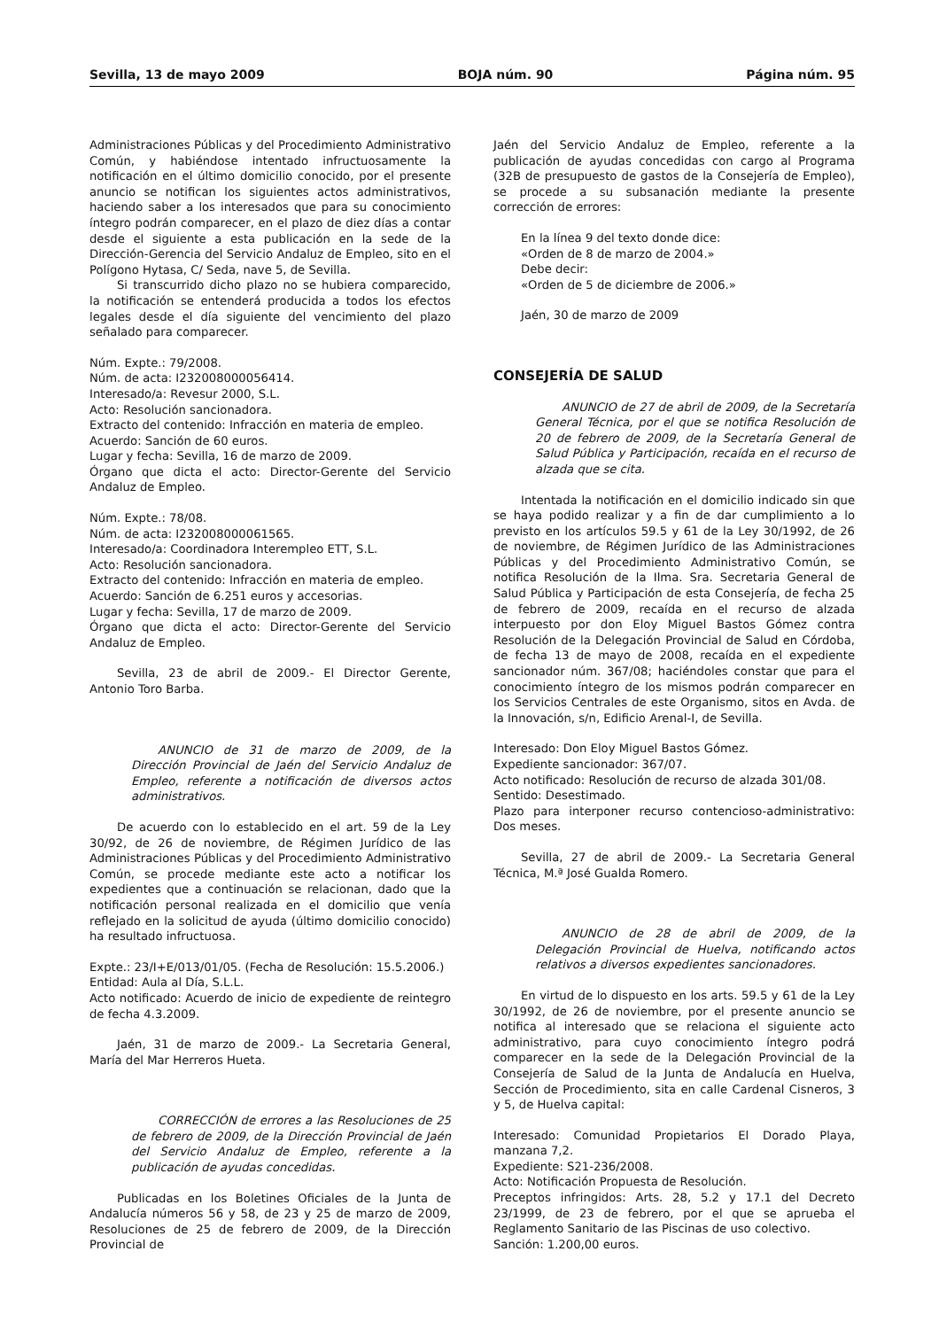Sevilla, 13 de mayo 2009 BOJA núm. 90 Página núm. 95
Administraciones Públicas y del Procedimiento Administrativo Común, y habiéndose intentado infructuosamente la notificación en el último domicilio conocido, por el presente anuncio se notifican los siguientes actos administrativos, haciendo saber a los interesados que para su conocimiento íntegro podrán comparecer, en el plazo de diez días a contar desde el siguiente a esta publicación en la sede de la Dirección-Gerencia del Servicio Andaluz de Empleo, sito en el Polígono Hytasa, C/ Seda, nave 5, de Sevilla.
Si transcurrido dicho plazo no se hubiera comparecido, la notificación se entenderá producida a todos los efectos legales desde el día siguiente del vencimiento del plazo señalado para comparecer.
Núm. Expte.: 79/2008.
Núm. de acta: I232008000056414.
Interesado/a: Revesur 2000, S.L.
Acto: Resolución sancionadora.
Extracto del contenido: Infracción en materia de empleo.
Acuerdo: Sanción de 60 euros.
Lugar y fecha: Sevilla, 16 de marzo de 2009.
Órgano que dicta el acto: Director-Gerente del Servicio Andaluz de Empleo.
Núm. Expte.: 78/08.
Núm. de acta: I232008000061565.
Interesado/a: Coordinadora Interempleo ETT, S.L.
Acto: Resolución sancionadora.
Extracto del contenido: Infracción en materia de empleo.
Acuerdo: Sanción de 6.251 euros y accesorias.
Lugar y fecha: Sevilla, 17 de marzo de 2009.
Órgano que dicta el acto: Director-Gerente del Servicio Andaluz de Empleo.
Sevilla, 23 de abril de 2009.- El Director Gerente, Antonio Toro Barba.
ANUNCIO de 31 de marzo de 2009, de la Dirección Provincial de Jaén del Servicio Andaluz de Empleo, referente a notificación de diversos actos administrativos.
De acuerdo con lo establecido en el art. 59 de la Ley 30/92, de 26 de noviembre, de Régimen Jurídico de las Administraciones Públicas y del Procedimiento Administrativo Común, se procede mediante este acto a notificar los expedientes que a continuación se relacionan, dado que la notificación personal realizada en el domicilio que venía reflejado en la solicitud de ayuda (último domicilio conocido) ha resultado infructuosa.
Expte.: 23/I+E/013/01/05. (Fecha de Resolución: 15.5.2006.)
Entidad: Aula al Día, S.L.L.
Acto notificado: Acuerdo de inicio de expediente de reintegro de fecha 4.3.2009.
Jaén, 31 de marzo de 2009.- La Secretaria General, María del Mar Herreros Hueta.
CORRECCIÓN de errores a las Resoluciones de 25 de febrero de 2009, de la Dirección Provincial de Jaén del Servicio Andaluz de Empleo, referente a la publicación de ayudas concedidas.
Publicadas en los Boletines Oficiales de la Junta de Andalucía números 56 y 58, de 23 y 25 de marzo de 2009, Resoluciones de 25 de febrero de 2009, de la Dirección Provincial de
Jaén del Servicio Andaluz de Empleo, referente a la publicación de ayudas concedidas con cargo al Programa (32B de presupuesto de gastos de la Consejería de Empleo), se procede a su subsanación mediante la presente corrección de errores:
En la línea 9 del texto donde dice:
«Orden de 8 de marzo de 2004.»
Debe decir:
«Orden de 5 de diciembre de 2006.»
Jaén, 30 de marzo de 2009
CONSEJERÍA DE SALUD
ANUNCIO de 27 de abril de 2009, de la Secretaría General Técnica, por el que se notifica Resolución de 20 de febrero de 2009, de la Secretaría General de Salud Pública y Participación, recaída en el recurso de alzada que se cita.
Intentada la notificación en el domicilio indicado sin que se haya podido realizar y a fin de dar cumplimiento a lo previsto en los artículos 59.5 y 61 de la Ley 30/1992, de 26 de noviembre, de Régimen Jurídico de las Administraciones Públicas y del Procedimiento Administrativo Común, se notifica Resolución de la Ilma. Sra. Secretaria General de Salud Pública y Participación de esta Consejería, de fecha 25 de febrero de 2009, recaída en el recurso de alzada interpuesto por don Eloy Miguel Bastos Gómez contra Resolución de la Delegación Provincial de Salud en Córdoba, de fecha 13 de mayo de 2008, recaída en el expediente sancionador núm. 367/08; haciéndoles constar que para el conocimiento íntegro de los mismos podrán comparecer en los Servicios Centrales de este Organismo, sitos en Avda. de la Innovación, s/n, Edificio Arenal-I, de Sevilla.
Interesado: Don Eloy Miguel Bastos Gómez.
Expediente sancionador: 367/07.
Acto notificado: Resolución de recurso de alzada 301/08.
Sentido: Desestimado.
Plazo para interponer recurso contencioso-administrativo: Dos meses.
Sevilla, 27 de abril de 2009.- La Secretaria General Técnica, M.ª José Gualda Romero.
ANUNCIO de 28 de abril de 2009, de la Delegación Provincial de Huelva, notificando actos relativos a diversos expedientes sancionadores.
En virtud de lo dispuesto en los arts. 59.5 y 61 de la Ley 30/1992, de 26 de noviembre, por el presente anuncio se notifica al interesado que se relaciona el siguiente acto administrativo, para cuyo conocimiento íntegro podrá comparecer en la sede de la Delegación Provincial de la Consejería de Salud de la Junta de Andalucía en Huelva, Sección de Procedimiento, sita en calle Cardenal Cisneros, 3 y 5, de Huelva capital:
Interesado: Comunidad Propietarios El Dorado Playa, manzana 7,2.
Expediente: S21-236/2008.
Acto: Notificación Propuesta de Resolución.
Preceptos infringidos: Arts. 28, 5.2 y 17.1 del Decreto 23/1999, de 23 de febrero, por el que se aprueba el Reglamento Sanitario de las Piscinas de uso colectivo.
Sanción: 1.200,00 euros.